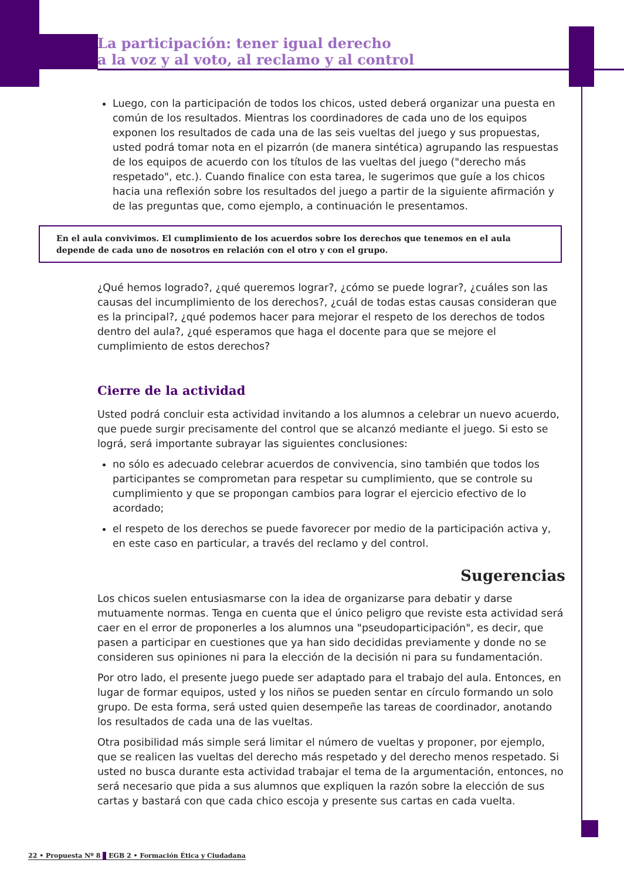La participación: tener igual derecho
a la voz y al voto, al reclamo y al control
Luego, con la participación de todos los chicos, usted deberá organizar una puesta en común de los resultados. Mientras los coordinadores de cada uno de los equipos exponen los resultados de cada una de las seis vueltas del juego y sus propuestas, usted podrá tomar nota en el pizarrón (de manera sintética) agrupando las respuestas de los equipos de acuerdo con los títulos de las vueltas del juego ("derecho más respetado", etc.). Cuando finalice con esta tarea, le sugerimos que guíe a los chicos hacia una reflexión sobre los resultados del juego a partir de la siguiente afirmación y de las preguntas que, como ejemplo, a continuación le presentamos.
En el aula convivimos. El cumplimiento de los acuerdos sobre los derechos que tenemos en el aula depende de cada uno de nosotros en relación con el otro y con el grupo.
¿Qué hemos logrado?, ¿qué queremos lograr?, ¿cómo se puede lograr?, ¿cuáles son las causas del incumplimiento de los derechos?, ¿cuál de todas estas causas consideran que es la principal?, ¿qué podemos hacer para mejorar el respeto de los derechos de todos dentro del aula?, ¿qué esperamos que haga el docente para que se mejore el cumplimiento de estos derechos?
Cierre de la actividad
Usted podrá concluir esta actividad invitando a los alumnos a celebrar un nuevo acuerdo, que puede surgir precisamente del control que se alcanzó mediante el juego. Si esto se lográ, será importante subrayar las siguientes conclusiones:
no sólo es adecuado celebrar acuerdos de convivencia, sino también que todos los participantes se comprometan para respetar su cumplimiento, que se controle su cumplimiento y que se propongan cambios para lograr el ejercicio efectivo de lo acordado;
el respeto de los derechos se puede favorecer por medio de la participación activa y, en este caso en particular, a través del reclamo y del control.
Sugerencias
Los chicos suelen entusiasmarse con la idea de organizarse para debatir y darse mutuamente normas. Tenga en cuenta que el único peligro que reviste esta actividad será caer en el error de proponerles a los alumnos una "pseudoparticipación", es decir, que pasen a participar en cuestiones que ya han sido decididas previamente y donde no se consideren sus opiniones ni para la elección de la decisión ni para su fundamentación.
Por otro lado, el presente juego puede ser adaptado para el trabajo del aula. Entonces, en lugar de formar equipos, usted y los niños se pueden sentar en círculo formando un solo grupo. De esta forma, será usted quien desempeñe las tareas de coordinador, anotando los resultados de cada una de las vueltas.
Otra posibilidad más simple será limitar el número de vueltas y proponer, por ejemplo, que se realicen las vueltas del derecho más respetado y del derecho menos respetado. Si usted no busca durante esta actividad trabajar el tema de la argumentación, entonces, no será necesario que pida a sus alumnos que expliquen la razón sobre la elección de sus cartas y bastará con que cada chico escoja y presente sus cartas en cada vuelta.
22 • Propuesta Nº 8 EGB 2 • Formación Ética y Ciudadana